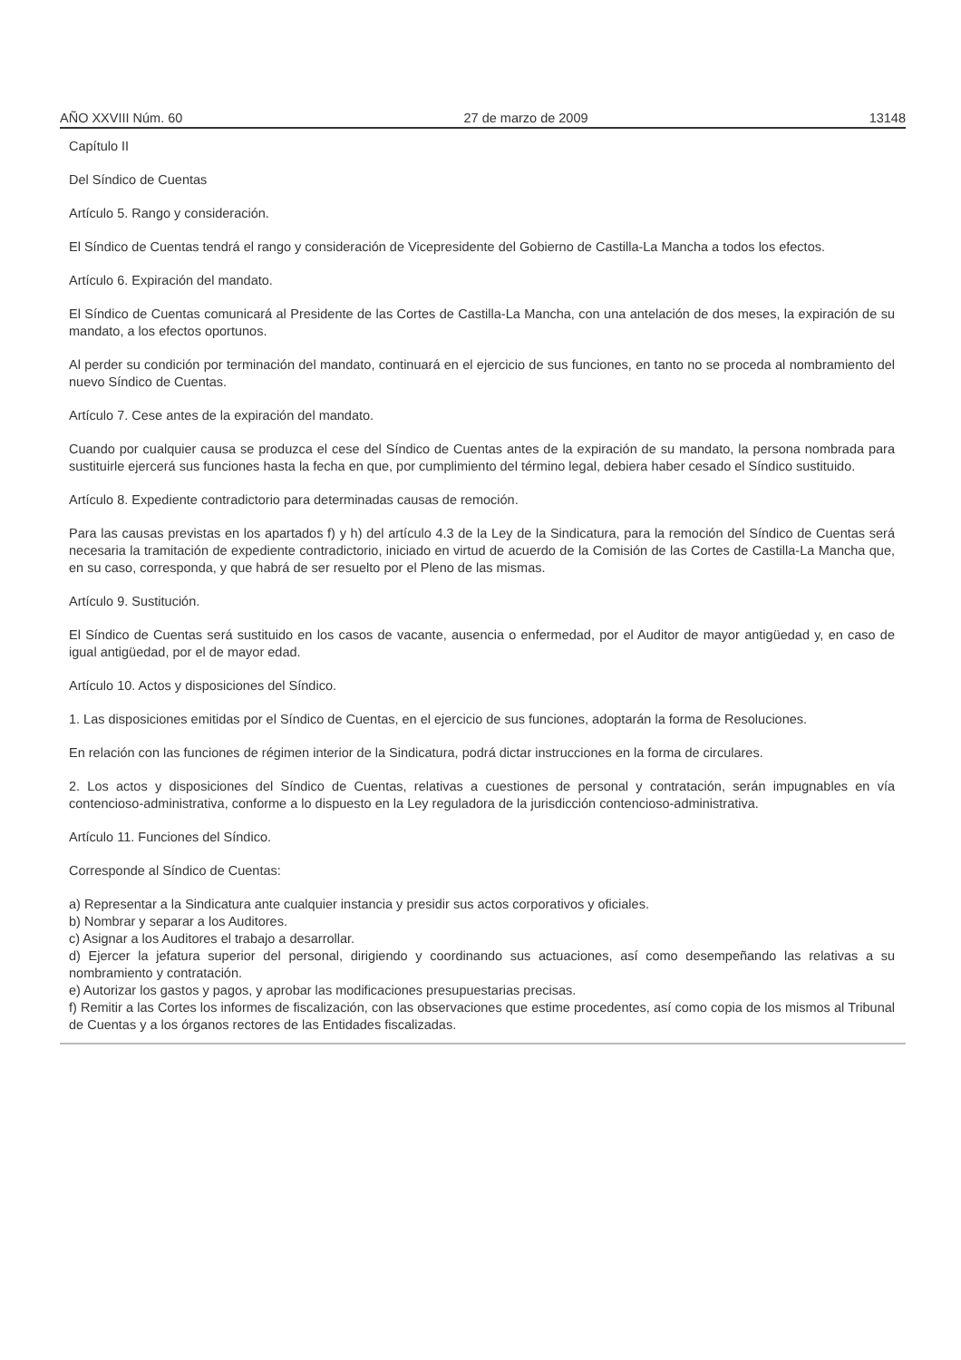AÑO XXVIII Núm. 60 27 de marzo de 2009 13148
Capítulo II
Del Síndico de Cuentas
Artículo 5. Rango y consideración.
El Síndico de Cuentas tendrá el rango y consideración de Vicepresidente del Gobierno de Castilla-La Mancha a todos los efectos.
Artículo 6. Expiración del mandato.
El Síndico de Cuentas comunicará al Presidente de las Cortes de Castilla-La Mancha, con una antelación de dos meses, la expiración de su mandato, a los efectos oportunos.
Al perder su condición por terminación del mandato, continuará en el ejercicio de sus funciones, en tanto no se proceda al nombramiento del nuevo Síndico de Cuentas.
Artículo 7. Cese antes de la expiración del mandato.
Cuando por cualquier causa se produzca el cese del Síndico de Cuentas antes de la expiración de su mandato, la persona nombrada para sustituirle ejercerá sus funciones hasta la fecha en que, por cumplimiento del término legal, debiera haber cesado el Síndico sustituido.
Artículo 8. Expediente contradictorio para determinadas causas de remoción.
Para las causas previstas en los apartados f) y h) del artículo 4.3 de la Ley de la Sindicatura, para la remoción del Síndico de Cuentas será necesaria la tramitación de expediente contradictorio, iniciado en virtud de acuerdo de la Comisión de las Cortes de Castilla-La Mancha que, en su caso, corresponda, y que habrá de ser resuelto por el Pleno de las mismas.
Artículo 9. Sustitución.
El Síndico de Cuentas será sustituido en los casos de vacante, ausencia o enfermedad, por el Auditor de mayor antigüedad y, en caso de igual antigüedad, por el de mayor edad.
Artículo 10. Actos y disposiciones del Síndico.
1. Las disposiciones emitidas por el Síndico de Cuentas, en el ejercicio de sus funciones, adoptarán la forma de Resoluciones.
En relación con las funciones de régimen interior de la Sindicatura, podrá dictar instrucciones en la forma de circulares.
2. Los actos y disposiciones del Síndico de Cuentas, relativas a cuestiones de personal y contratación, serán impugnables en vía contencioso-administrativa, conforme a lo dispuesto en la Ley reguladora de la jurisdicción contencioso-administrativa.
Artículo 11. Funciones del Síndico.
Corresponde al Síndico de Cuentas:
a) Representar a la Sindicatura ante cualquier instancia y presidir sus actos corporativos y oficiales.
b) Nombrar y separar a los Auditores.
c) Asignar a los Auditores el trabajo a desarrollar.
d) Ejercer la jefatura superior del personal, dirigiendo y coordinando sus actuaciones, así como desempeñando las relativas a su nombramiento y contratación.
e) Autorizar los gastos y pagos, y aprobar las modificaciones presupuestarias precisas.
f) Remitir a las Cortes los informes de fiscalización, con las observaciones que estime procedentes, así como copia de los mismos al Tribunal de Cuentas y a los órganos rectores de las Entidades fiscalizadas.